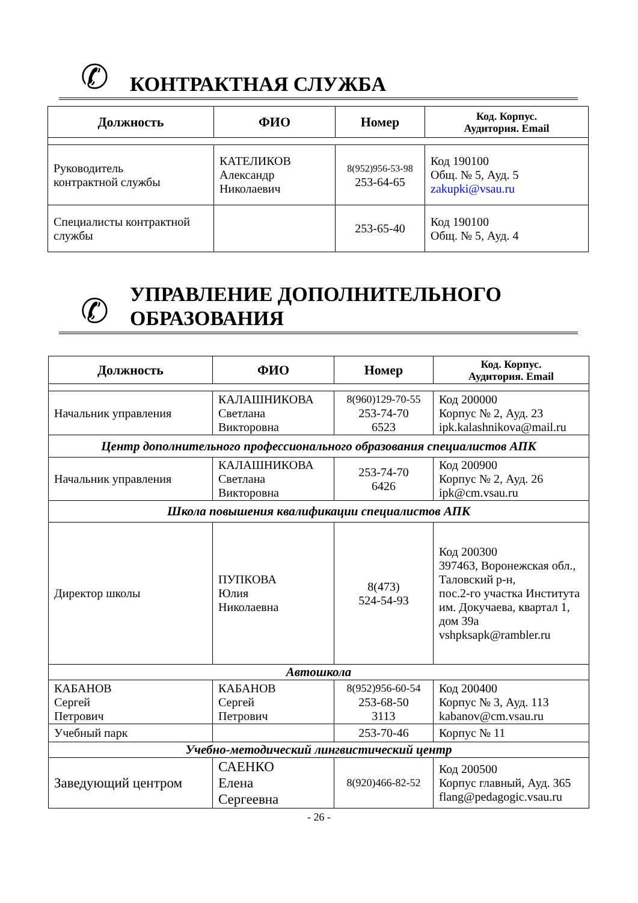✆
КОНТРАКТНАЯ СЛУЖБА
| Должность | ФИО | Номер | Код. Корпус. Аудитория. Email |
| --- | --- | --- | --- |
| Руководитель контрактной службы | КАТЕЛИКОВ Александр Николаевич | 8(952)956-53-98 253-64-65 | Код 190100 Общ. № 5, Ауд. 5 zakupki@vsau.ru |
| Специалисты контрактной службы | | 253-65-40 | Код 190100 Общ. № 5, Ауд. 4 |
✆
УПРАВЛЕНИЕ ДОПОЛНИТЕЛЬНОГО
ОБРАЗОВАНИЯ
| Должность | ФИО | Номер | Код. Корпус. Аудитория. Email |
| --- | --- | --- | --- |
| Начальник управления | КАЛАШНИКОВА Светлана Викторовна | 8(960)129-70-55 253-74-70 6523 | Код 200000 Корпус № 2, Ауд. 23 ipk.kalashnikova@mail.ru |
| Центр дополнительного профессионального образования специалистов АПК | | | |
| Начальник управления | КАЛАШНИКОВА Светлана Викторовна | 253-74-70 6426 | Код 200900 Корпус № 2, Ауд. 26 ipk@cm.vsau.ru |
| Школа повышения квалификации специалистов АПК | | | |
| Директор школы | ПУПКОВА Юлия Николаевна | 8(473) 524-54-93 | Код 200300 397463, Воронежская обл., Таловский р-н, пос.2-го участка Института им. Докучаева, квартал 1, дом 39а vshpksapk@rambler.ru |
| Автошкола | | | |
| КАБАНОВ Сергей Петрович | КАБАНОВ Сергей Петрович | 8(952)956-60-54 253-68-50 3113 | Код 200400 Корпус № 3, Ауд. 113 kabanov@cm.vsau.ru |
| Учебный парк | | 253-70-46 | Корпус № 11 |
| Учебно-методический лингвистический центр | | | |
| Заведующий центром | САЕНКО Елена Сергеевна | 8(920)466-82-52 | Код 200500 Корпус главный, Ауд. 365 flang@pedagogic.vsau.ru |
- 26 -